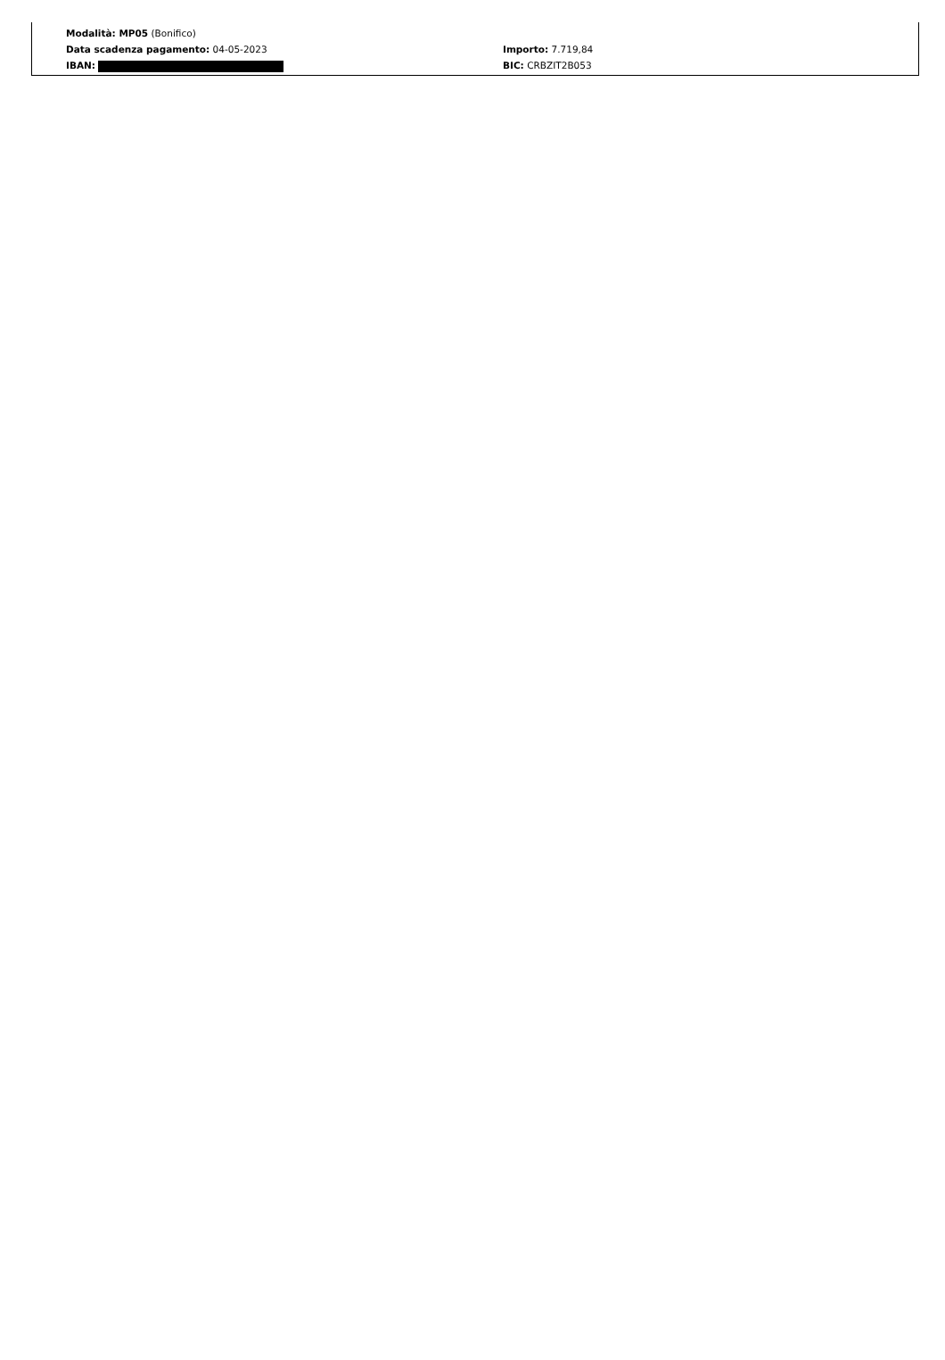Modalità: MP05 (Bonifico)
Data scadenza pagamento: 04-05-2023 Importo: 7.719,84
IBAN: BIC: CRBZIT2B053